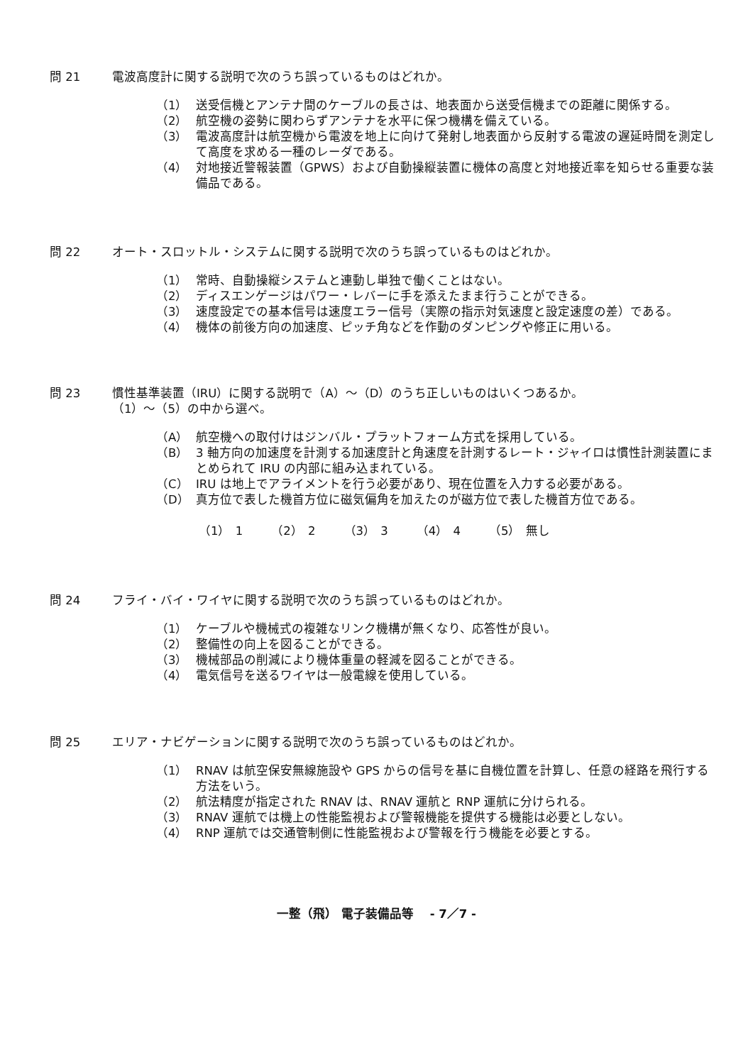問 21 電波高度計に関する説明で次のうち誤っているものはどれか。
（1） 送受信機とアンテナ間のケーブルの長さは、地表面から送受信機までの距離に関係する。
（2） 航空機の姿勢に関わらずアンテナを水平に保つ機構を備えている。
（3） 電波高度計は航空機から電波を地上に向けて発射し地表面から反射する電波の遅延時間を測定して高度を求める一種のレーダである。
（4） 対地接近警報装置（GPWS）および自動操縦装置に機体の高度と対地接近率を知らせる重要な装備品である。
問 22 オート・スロットル・システムに関する説明で次のうち誤っているものはどれか。
（1） 常時、自動操縦システムと連動し単独で働くことはない。
（2） ディスエンゲージはパワー・レバーに手を添えたまま行うことができる。
（3） 速度設定での基本信号は速度エラー信号（実際の指示対気速度と設定速度の差）である。
（4） 機体の前後方向の加速度、ピッチ角などを作動のダンピングや修正に用いる。
問 23 慣性基準装置（IRU）に関する説明で（A）～（D）のうち正しいものはいくつあるか。
（1）～（5）の中から選べ。
（A） 航空機への取付けはジンバル・プラットフォーム方式を採用している。
（B） 3 軸方向の加速度を計測する加速度計と角速度を計測するレート・ジャイロは慣性計測装置にまとめられて IRU の内部に組み込まれている。
（C） IRU は地上でアライメントを行う必要があり、現在位置を入力する必要がある。
（D） 真方位で表した機首方位に磁気偏角を加えたのが磁方位で表した機首方位である。
（1） 1 （2） 2 （3） 3 （4） 4 （5） 無し
問 24 フライ・バイ・ワイヤに関する説明で次のうち誤っているものはどれか。
（1） ケーブルや機械式の複雑なリンク機構が無くなり、応答性が良い。
（2） 整備性の向上を図ることができる。
（3） 機械部品の削減により機体重量の軽減を図ることができる。
（4） 電気信号を送るワイヤは一般電線を使用している。
問 25 エリア・ナビゲーションに関する説明で次のうち誤っているものはどれか。
（1） RNAV は航空保安無線施設や GPS からの信号を基に自機位置を計算し、任意の経路を飛行する方法をいう。
（2） 航法精度が指定された RNAV は、RNAV 運航と RNP 運航に分けられる。
（3） RNAV 運航では機上の性能監視および警報機能を提供する機能は必要としない。
（4） RNP 運航では交通管制側に性能監視および警報を行う機能を必要とする。
一整（飛） 電子装備品等　 - 7／7 -